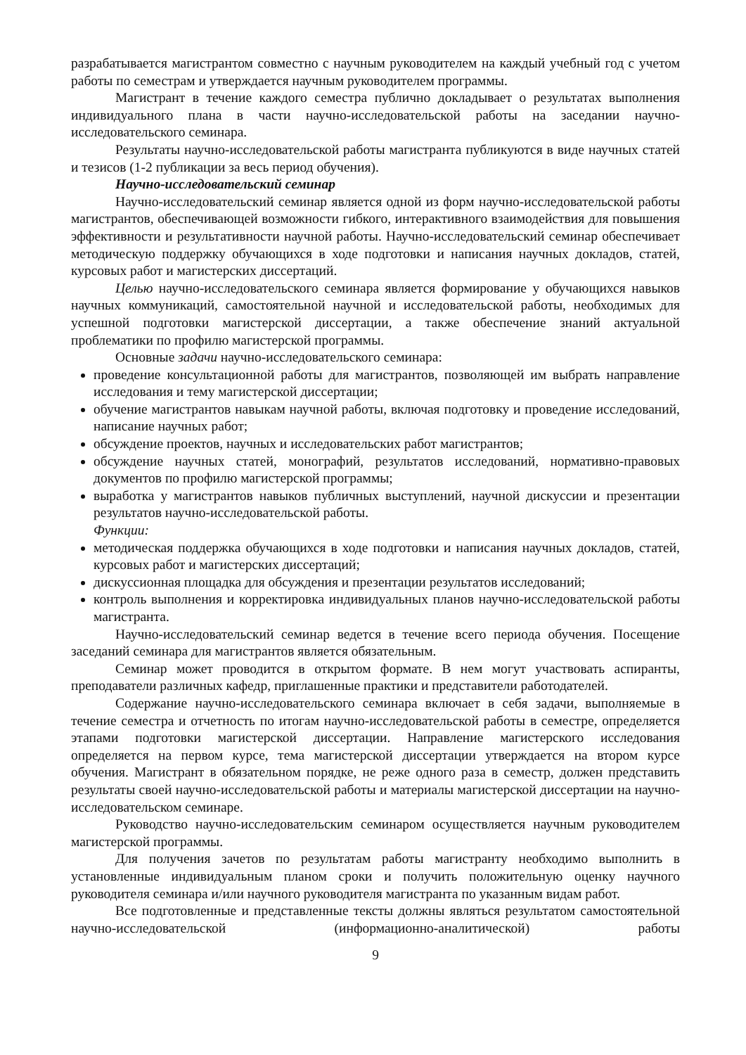разрабатывается магистрантом совместно с научным руководителем на каждый учебный год с учетом работы по семестрам и утверждается научным руководителем программы.
Магистрант в течение каждого семестра публично докладывает о результатах выполнения индивидуального плана в части научно-исследовательской работы на заседании научно-исследовательского семинара.
Результаты научно-исследовательской работы магистранта публикуются в виде научных статей и тезисов (1-2 публикации за весь период обучения).
Научно-исследовательский семинар
Научно-исследовательский семинар является одной из форм научно-исследовательской работы магистрантов, обеспечивающей возможности гибкого, интерактивного взаимодействия для повышения эффективности и результативности научной работы. Научно-исследовательский семинар обеспечивает методическую поддержку обучающихся в ходе подготовки и написания научных докладов, статей, курсовых работ и магистерских диссертаций.
Целью научно-исследовательского семинара является формирование у обучающихся навыков научных коммуникаций, самостоятельной научной и исследовательской работы, необходимых для успешной подготовки магистерской диссертации, а также обеспечение знаний актуальной проблематики по профилю магистерской программы.
Основные задачи научно-исследовательского семинара:
проведение консультационной работы для магистрантов, позволяющей им выбрать направление исследования и тему магистерской диссертации;
обучение магистрантов навыкам научной работы, включая подготовку и проведение исследований, написание научных работ;
обсуждение проектов, научных и исследовательских работ магистрантов;
обсуждение научных статей, монографий, результатов исследований, нормативно-правовых документов по профилю магистерской программы;
выработка у магистрантов навыков публичных выступлений, научной дискуссии и презентации результатов научно-исследовательской работы.
Функции:
методическая поддержка обучающихся в ходе подготовки и написания научных докладов, статей, курсовых работ и магистерских диссертаций;
дискуссионная площадка для обсуждения и презентации результатов исследований;
контроль выполнения и корректировка индивидуальных планов научно-исследовательской работы магистранта.
Научно-исследовательский семинар ведется в течение всего периода обучения. Посещение заседаний семинара для магистрантов является обязательным.
Семинар может проводится в открытом формате. В нем могут участвовать аспиранты, преподаватели различных кафедр, приглашенные практики и представители работодателей.
Содержание научно-исследовательского семинара включает в себя задачи, выполняемые в течение семестра и отчетность по итогам научно-исследовательской работы в семестре, определяется этапами подготовки магистерской диссертации. Направление магистерского исследования определяется на первом курсе, тема магистерской диссертации утверждается на втором курсе обучения. Магистрант в обязательном порядке, не реже одного раза в семестр, должен представить результаты своей научно-исследовательской работы и материалы магистерской диссертации на научно-исследовательском семинаре.
Руководство научно-исследовательским семинаром осуществляется научным руководителем магистерской программы.
Для получения зачетов по результатам работы магистранту необходимо выполнить в установленные индивидуальным планом сроки и получить положительную оценку научного руководителя семинара и/или научного руководителя магистранта по указанным видам работ.
Все подготовленные и представленные тексты должны являться результатом самостоятельной научно-исследовательской (информационно-аналитической) работы
9